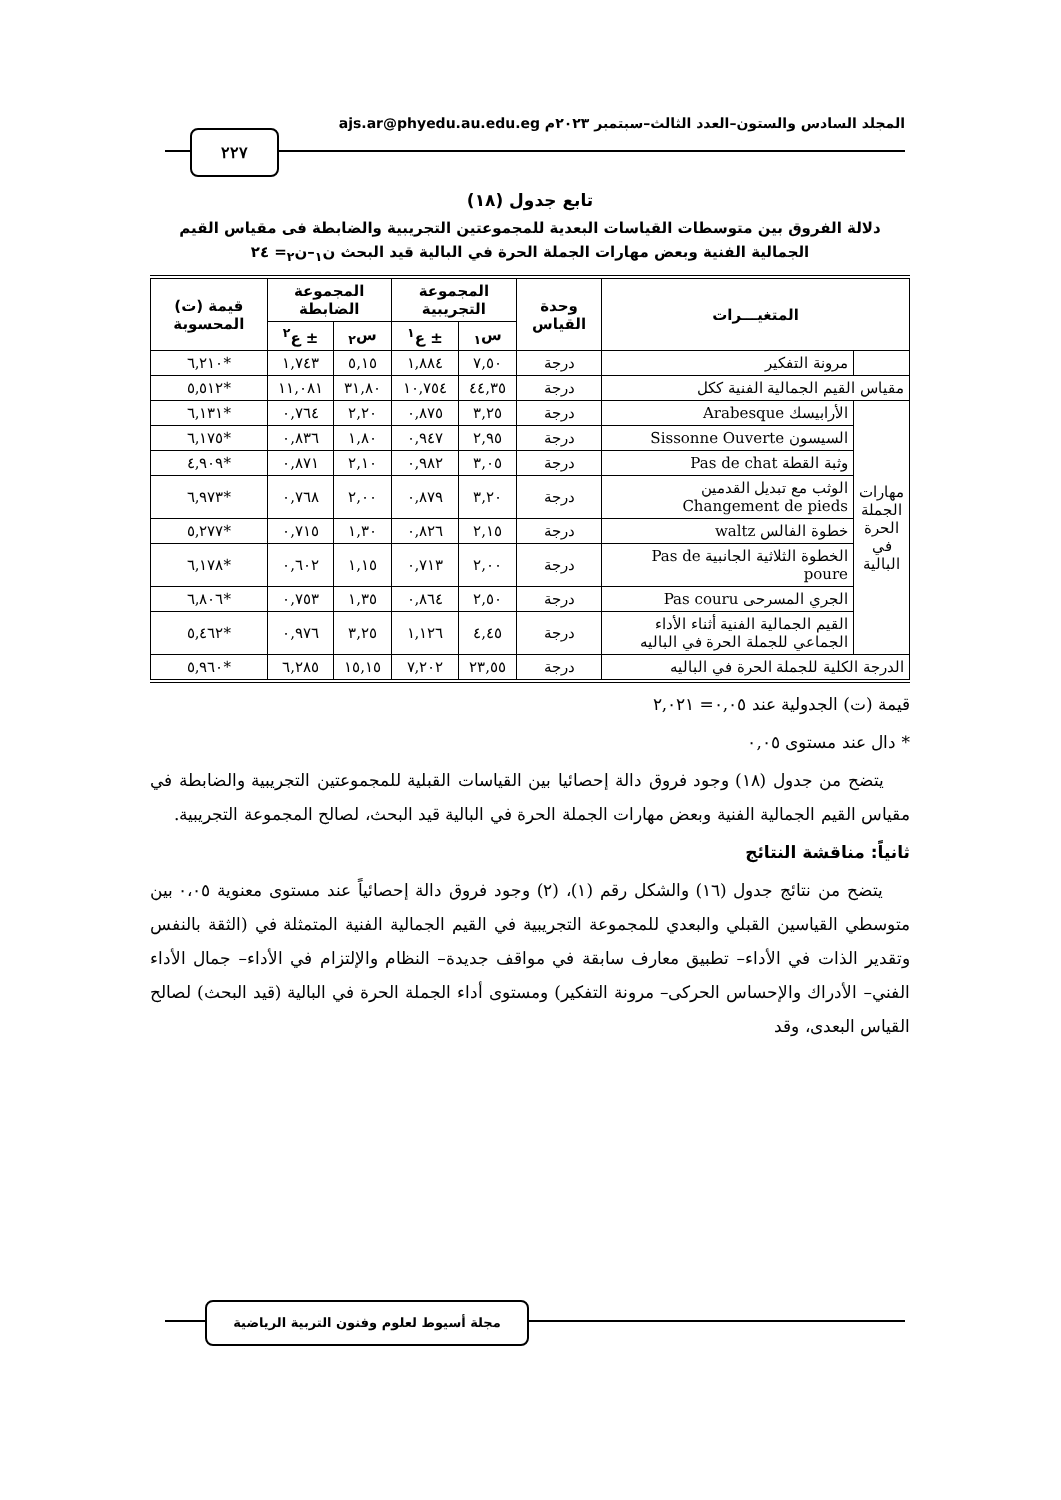المجلد السادس والستون–العدد الثالث–سبتمبر ٢٠٢٣م ajs.ar@phyedu.au.edu.eg
٢٢٧
تابع جدول (١٨)
دلالة الفروق بين متوسطات القياسات البعدية للمجموعتين التجريبية والضابطة فى مقياس القيم الجمالية الفنية وبعض مهارات الجملة الحرة في البالية قيد البحث ن<sub>١</sub>–ن<sub>٢</sub>= ٢٤
| المتغيـــرات | | وحدة القياس | المجموعة التجريبية | | المجموعة الضابطة | | قيمة (ت) المحسوبة |
| --- | --- | --- | --- | --- | --- | --- | --- |
| | | | س<sub>١</sub> | ± ع<sup>١</sup> | س<sub>٢</sub> | ± ع<sup>٢</sup> | |
| | مرونة التفكير | درجة | ٧,٥٠ | ١,٨٨٤ | ٥,١٥ | ١,٧٤٣ | *٦,٢١٠ |
| مقياس القيم الجمالية الفنية ككل | | درجة | ٤٤,٣٥ | ١٠,٧٥٤ | ٣١,٨٠ | ١١,٠٨١ | *٥,٥١٢ |
| مهارات الجملة الحرة في البالية | الأرابيسك Arabesque | درجة | ٣,٢٥ | ٠,٨٧٥ | ٢,٢٠ | ٠,٧٦٤ | *٦,١٣١ |
| | السيسون Sissonne Ouverte | درجة | ٢,٩٥ | ٠,٩٤٧ | ١,٨٠ | ٠,٨٣٦ | *٦,١٧٥ |
| | وثبة القطة Pas de chat | درجة | ٣,٠٥ | ٠,٩٨٢ | ٢,١٠ | ٠,٨٧١ | *٤,٩٠٩ |
| | الوثب مع تبديل القدمين Changement de pieds | درجة | ٣,٢٠ | ٠,٨٧٩ | ٢,٠٠ | ٠,٧٦٨ | *٦,٩٧٣ |
| | خطوة الفالس waltz | درجة | ٢,١٥ | ٠,٨٢٦ | ١,٣٠ | ٠,٧١٥ | *٥,٢٧٧ |
| | الخطوة الثلاثية الجانبية Pas de poure | درجة | ٢,٠٠ | ٠,٧١٣ | ١,١٥ | ٠,٦٠٢ | *٦,١٧٨ |
| | الجري المسرحى Pas couru | درجة | ٢,٥٠ | ٠,٨٦٤ | ١,٣٥ | ٠,٧٥٣ | *٦,٨٠٦ |
| | القيم الجمالية الفنية أثناء الأداء الجماعي للجملة الحرة في الباليه | درجة | ٤,٤٥ | ١,١٢٦ | ٣,٢٥ | ٠,٩٧٦ | *٥,٤٦٢ |
| الدرجة الكلية للجملة الحرة في الباليه | | درجة | ٢٣,٥٥ | ٧,٢٠٢ | ١٥,١٥ | ٦,٢٨٥ | *٥,٩٦٠ |
قيمة (ت) الجدولية عند ٠,٠٥= ٢,٠٢١
* دال عند مستوى ٠,٠٥
يتضح من جدول (١٨) وجود فروق دالة إحصائيا بين القياسات القبلية للمجموعتين التجريبية والضابطة في مقياس القيم الجمالية الفنية وبعض مهارات الجملة الحرة في البالية قيد البحث، لصالح المجموعة التجريبية.
ثانياً: مناقشة النتائج
يتضح من نتائج جدول (١٦) والشكل رقم (١)، (٢) وجود فروق دالة إحصائياً عند مستوى معنوية ٠،٠٥ بين متوسطي القياسين القبلي والبعدي للمجموعة التجريبية في القيم الجمالية الفنية المتمثلة في (الثقة بالنفس وتقدير الذات في الأداء– تطبيق معارف سابقة في مواقف جديدة– النظام والإلتزام في الأداء– جمال الأداء الفني– الأدراك والإحساس الحركى– مرونة التفكير) ومستوى أداء الجملة الحرة في البالية (قيد البحث) لصالح القياس البعدى، وقد
مجلة أسيوط لعلوم وفنون التربية الرياضية